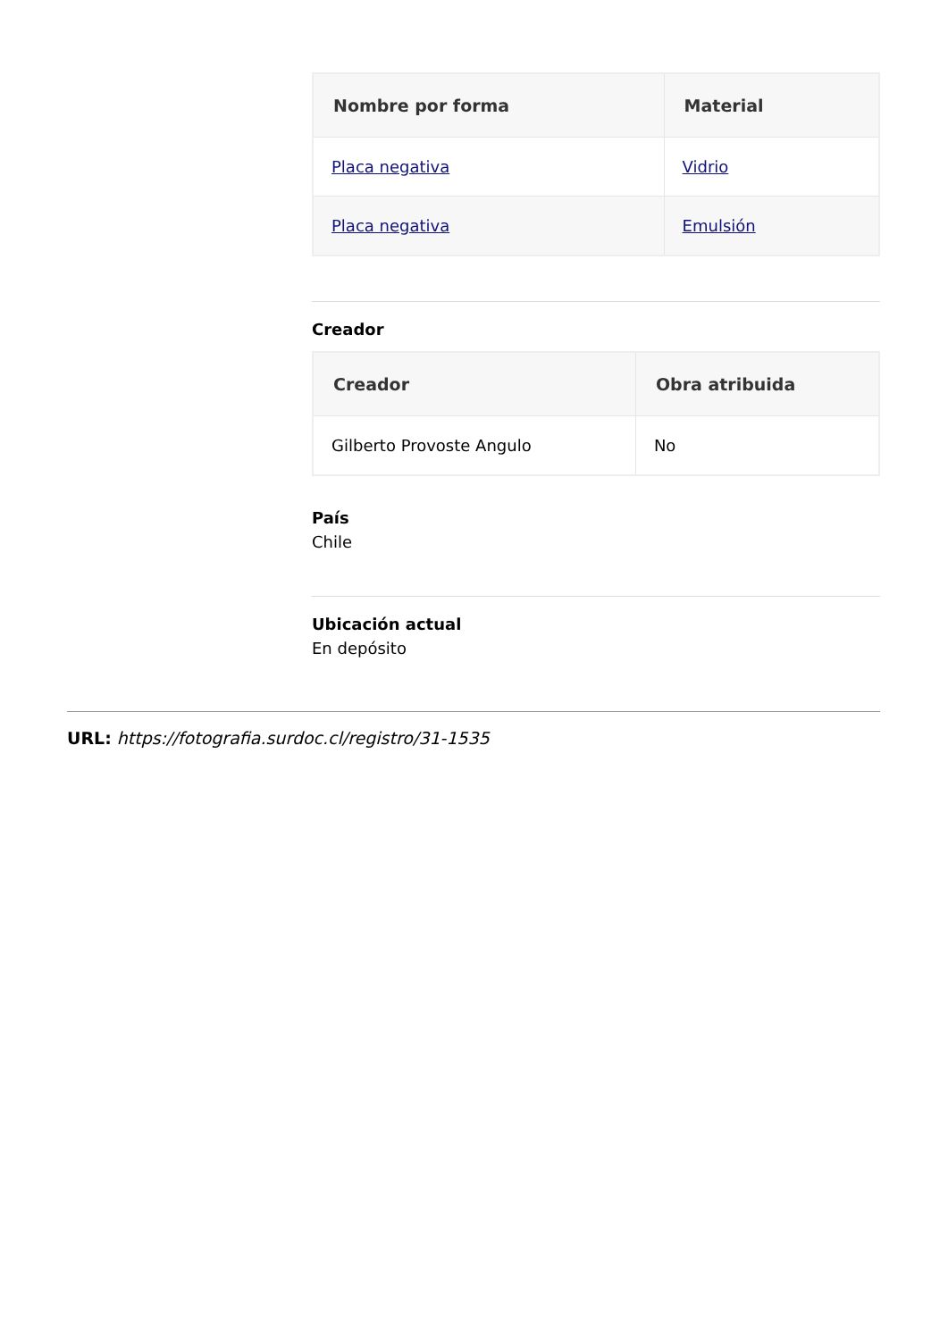| Nombre por forma | Material |
| --- | --- |
| Placa negativa | Vidrio |
| Placa negativa | Emulsión |
Creador
| Creador | Obra atribuida |
| --- | --- |
| Gilberto Provoste Angulo | No |
País
Chile
Ubicación actual
En depósito
URL: https://fotografia.surdoc.cl/registro/31-1535